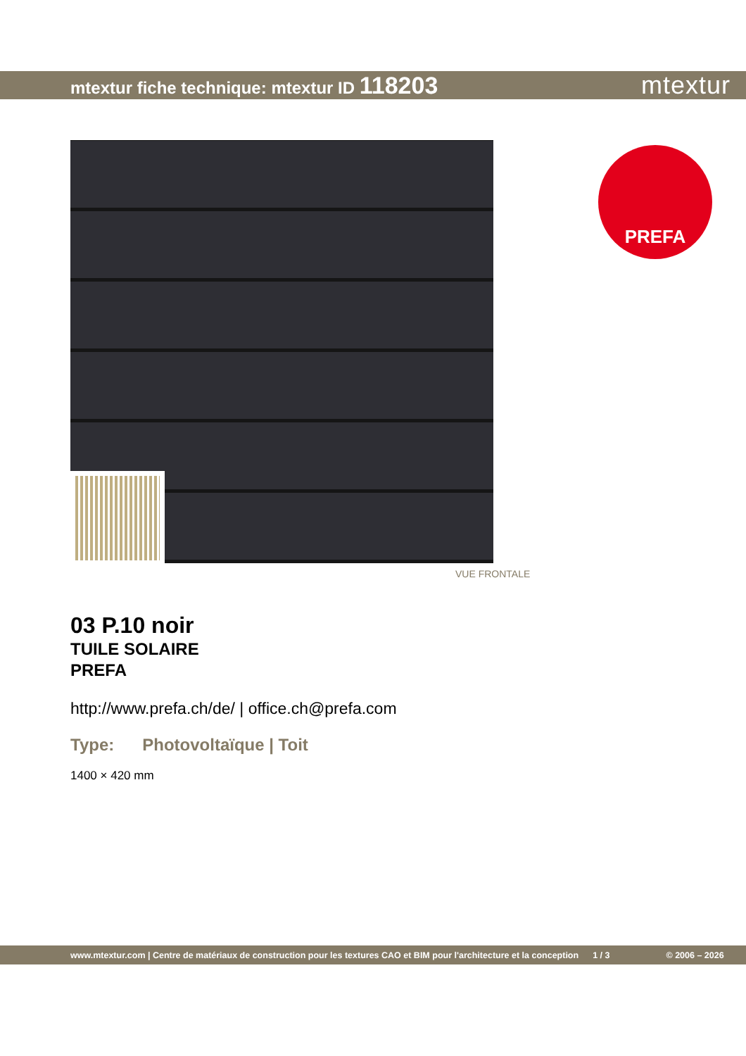mtextur fiche technique: mtextur ID 118203
mtextur
VUE FRONTALE
PREFA
03 P.10 noir
TUILE SOLAIRE
PREFA
http://www.prefa.ch/de/ | office.ch@prefa.com
Type: Photovoltaïque | Toit
1400 × 420 mm
www.mtextur.com | Centre de matériaux de construction pour les textures CAO et BIM pour l'architecture et la conception 1 / 3 © 2006 – 2026